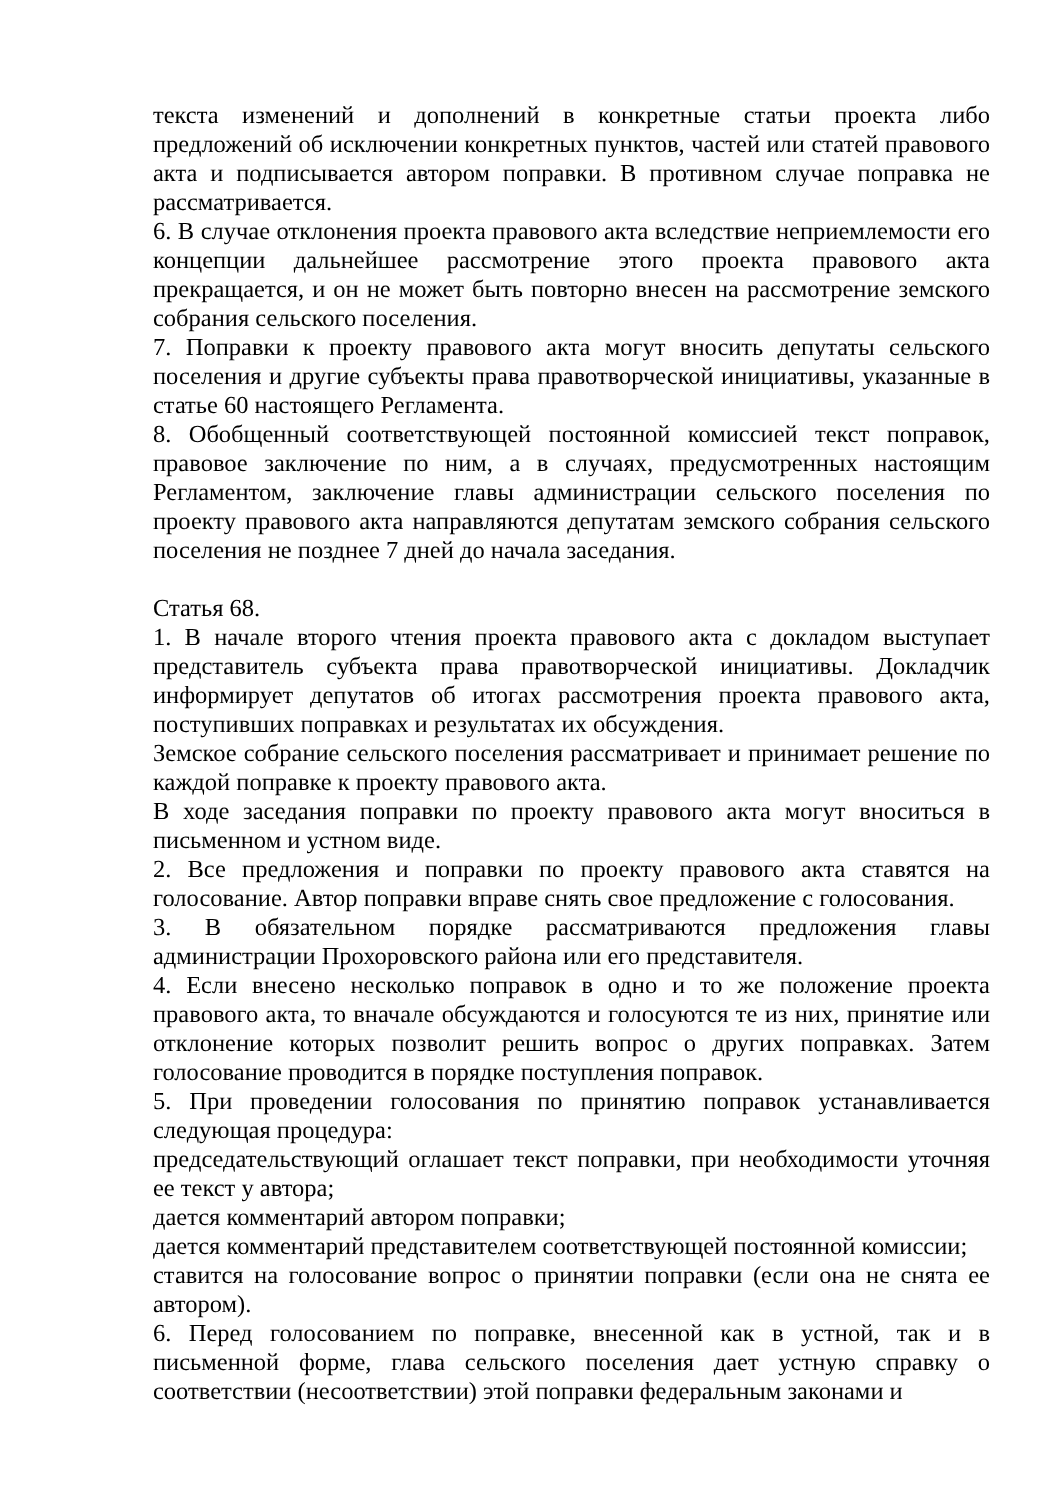текста изменений и дополнений в конкретные статьи проекта либо предложений об исключении конкретных пунктов, частей или статей правового акта и подписывается автором поправки. В противном случае поправка не рассматривается.
6. В случае отклонения проекта правового акта вследствие неприемлемости его концепции дальнейшее рассмотрение этого проекта правового акта прекращается, и он не может быть повторно внесен на рассмотрение земского собрания сельского поселения.
7. Поправки к проекту правового акта могут вносить депутаты сельского поселения и другие субъекты права правотворческой инициативы, указанные в статье 60 настоящего Регламента.
8. Обобщенный соответствующей постоянной комиссией текст поправок, правовое заключение по ним, а в случаях, предусмотренных настоящим Регламентом, заключение главы администрации сельского поселения по проекту правового акта направляются депутатам земского собрания сельского поселения не позднее 7 дней до начала заседания.
Статья 68.
1. В начале второго чтения проекта правового акта с докладом выступает представитель субъекта права правотворческой инициативы. Докладчик информирует депутатов об итогах рассмотрения проекта правового акта, поступивших поправках и результатах их обсуждения.
Земское собрание сельского поселения рассматривает и принимает решение по каждой поправке к проекту правового акта.
В ходе заседания поправки по проекту правового акта могут вноситься в письменном и устном виде.
2. Все предложения и поправки по проекту правового акта ставятся на голосование. Автор поправки вправе снять свое предложение с голосования.
3. В обязательном порядке рассматриваются предложения главы администрации Прохоровского района или его представителя.
4. Если внесено несколько поправок в одно и то же положение проекта правового акта, то вначале обсуждаются и голосуются те из них, принятие или отклонение которых позволит решить вопрос о других поправках. Затем голосование проводится в порядке поступления поправок.
5. При проведении голосования по принятию поправок устанавливается следующая процедура:
председательствующий оглашает текст поправки, при необходимости уточняя ее текст у автора;
дается комментарий автором поправки;
дается комментарий представителем соответствующей постоянной комиссии;
ставится на голосование вопрос о принятии поправки (если она не снята ее автором).
6. Перед голосованием по поправке, внесенной как в устной, так и в письменной форме, глава сельского поселения дает устную справку о соответствии (несоответствии) этой поправки федеральным законами и